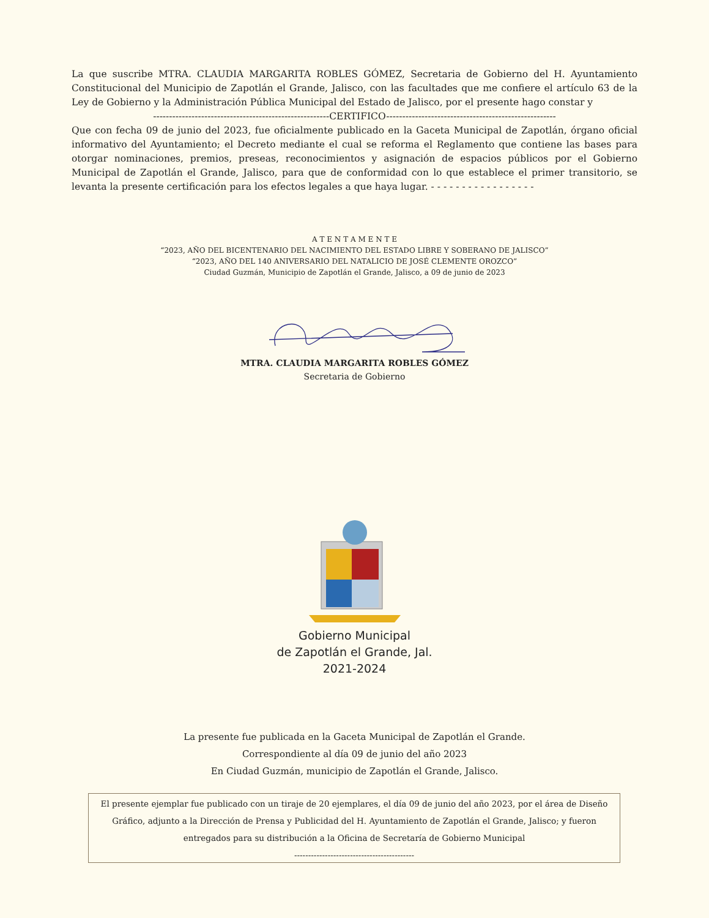La que suscribe MTRA. CLAUDIA MARGARITA ROBLES GÓMEZ, Secretaria de Gobierno del H. Ayuntamiento Constitucional del Municipio de Zapotlán el Grande, Jalisco, con las facultades que me confiere el artículo 63 de la Ley de Gobierno y la Administración Pública Municipal del Estado de Jalisco, por el presente hago constar y
-------------------------------------------------------CERTIFICO-----------------------------------------------------
Que con fecha 09 de junio del 2023, fue oficialmente publicado en la Gaceta Municipal de Zapotlán, órgano oficial informativo del Ayuntamiento; el Decreto mediante el cual se reforma el Reglamento que contiene las bases para otorgar nominaciones, premios, preseas, reconocimientos y asignación de espacios públicos por el Gobierno Municipal de Zapotlán el Grande, Jalisco, para que de conformidad con lo que establece el primer transitorio, se levanta la presente certificación para los efectos legales a que haya lugar. - - - - - - - - - - - - - - - - -
A T E N T A M E N T E
“2023, AÑO DEL BICENTENARIO DEL NACIMIENTO DEL ESTADO LIBRE Y SOBERANO DE JALISCO”
“2023, AÑO DEL 140 ANIVERSARIO DEL NATALICIO DE JOSÉ CLEMENTE OROZCO”
Ciudad Guzmán, Municipio de Zapotlán el Grande, Jalisco, a 09 de junio de 2023
MTRA. CLAUDIA MARGARITA ROBLES GÓMEZ
Secretaria de Gobierno
Gobierno Municipal
de Zapotlán el Grande, Jal.
2021-2024
La presente fue publicada en la Gaceta Municipal de Zapotlán el Grande.
Correspondiente al día 09 de junio del año 2023
En Ciudad Guzmán, municipio de Zapotlán el Grande, Jalisco.
El presente ejemplar fue publicado con un tiraje de 20 ejemplares, el día 09 de junio del año 2023, por el área de Diseño Gráfico, adjunto a la Dirección de Prensa y Publicidad del H. Ayuntamiento de Zapotlán el Grande, Jalisco; y fueron entregados para su distribución a la Oficina de Secretaría de Gobierno Municipal
-------------------------------------------